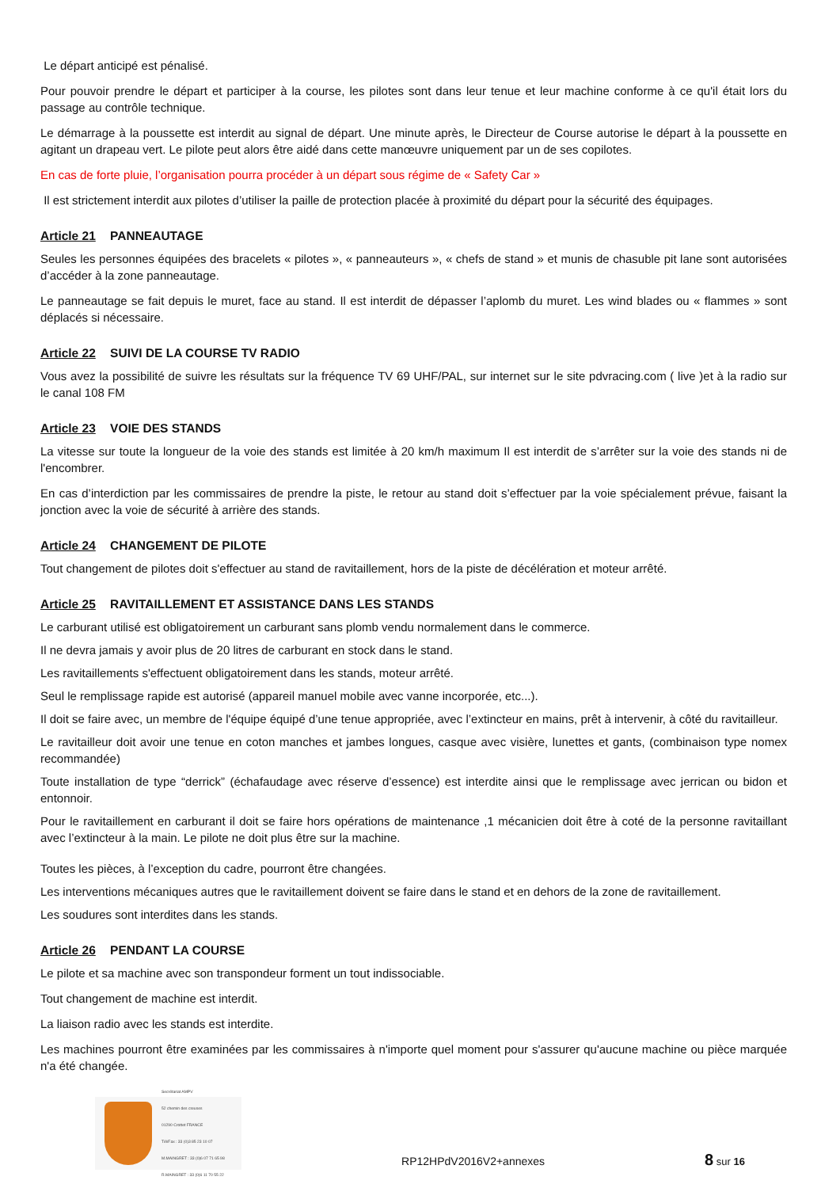Le départ anticipé est pénalisé.
Pour pouvoir prendre le départ et participer à la course, les pilotes sont dans leur tenue et leur machine conforme à ce qu'il était lors du passage au contrôle technique.
Le démarrage à la poussette est interdit au signal de départ. Une minute après, le Directeur de Course autorise le départ à la poussette en agitant un drapeau vert. Le pilote peut alors être aidé dans cette manœuvre uniquement par un de ses copilotes.
En cas de forte pluie, l’organisation pourra procéder à un départ sous régime de « Safety Car »
Il est strictement interdit aux pilotes d’utiliser la paille de protection placée à proximité du départ pour la sécurité des équipages.
Article 21 PANNEAUTAGE
Seules les personnes équipées des bracelets « pilotes », « panneauteurs », « chefs de stand » et munis de chasuble pit lane sont autorisées d’accéder à la zone panneautage.
Le panneautage se fait depuis le muret, face au stand. Il est interdit de dépasser l’aplomb du muret. Les wind blades ou « flammes » sont déplacés si nécessaire.
Article 22 SUIVI DE LA COURSE TV RADIO
Vous avez la possibilité de suivre les résultats sur la fréquence TV 69 UHF/PAL, sur internet sur le site pdvracing.com ( live )et à la radio sur le canal 108 FM
Article 23 VOIE DES STANDS
La vitesse sur toute la longueur de la voie des stands est limitée à 20 km/h maximum Il est interdit de s’arrêter sur la voie des stands ni de l'encombrer.
En cas d’interdiction par les commissaires de prendre la piste, le retour au stand doit s’effectuer par la voie spécialement prévue, faisant la jonction avec la voie de sécurité à arrière des stands.
Article 24 CHANGEMENT DE PILOTE
Tout changement de pilotes doit s'effectuer au stand de ravitaillement, hors de la piste de décélération et moteur arrêté.
Article 25 RAVITAILLEMENT ET ASSISTANCE DANS LES STANDS
Le carburant utilisé est obligatoirement un carburant sans plomb vendu normalement dans le commerce.
Il ne devra jamais y avoir plus de 20 litres de carburant en stock dans le stand.
Les ravitaillements s'effectuent obligatoirement dans les stands, moteur arrêté.
Seul le remplissage rapide est autorisé (appareil manuel mobile avec vanne incorporée, etc...).
Il doit se faire avec, un membre de l'équipe équipé d’une tenue appropriée, avec l’extincteur en mains, prêt à intervenir, à côté du ravitailleur.
Le ravitailleur doit avoir une tenue en coton manches et jambes longues, casque avec visière, lunettes et gants, (combinaison type nomex recommandée)
Toute installation de type “derrick” (échafaudage avec réserve d’essence) est interdite ainsi que le remplissage avec jerrican ou bidon et entonnoir.
Pour le ravitaillement en carburant il doit se faire hors opérations de maintenance ,1 mécanicien doit être à coté de la personne ravitaillant avec l’extincteur à la main. Le pilote ne doit plus être sur la machine.
Toutes les pièces, à l’exception du cadre, pourront être changées.
Les interventions mécaniques autres que le ravitaillement doivent se faire dans le stand et en dehors de la zone de ravitaillement.
Les soudures sont interdites dans les stands.
Article 26 PENDANT LA COURSE
Le pilote et sa machine avec son transpondeur forment un tout indissociable.
Tout changement de machine est interdit.
La liaison radio avec les stands est interdite.
Les machines pourront être examinées par les commissaires à n'importe quel moment pour s'assurer qu'aucune machine ou pièce marquée n'a été changée.
Secrétariat AMPV
52 chemin des creuses
01290 Crottet FRANCE
Tél/Fax : 33 (0)3 85 23 10 07
M.MAINGRET : 33 (0)6 07 71 65 98
R.MAINGRET : 33 (0)6 11 70 55 22
RP12HPdV2016V2+annexes
8 sur 16